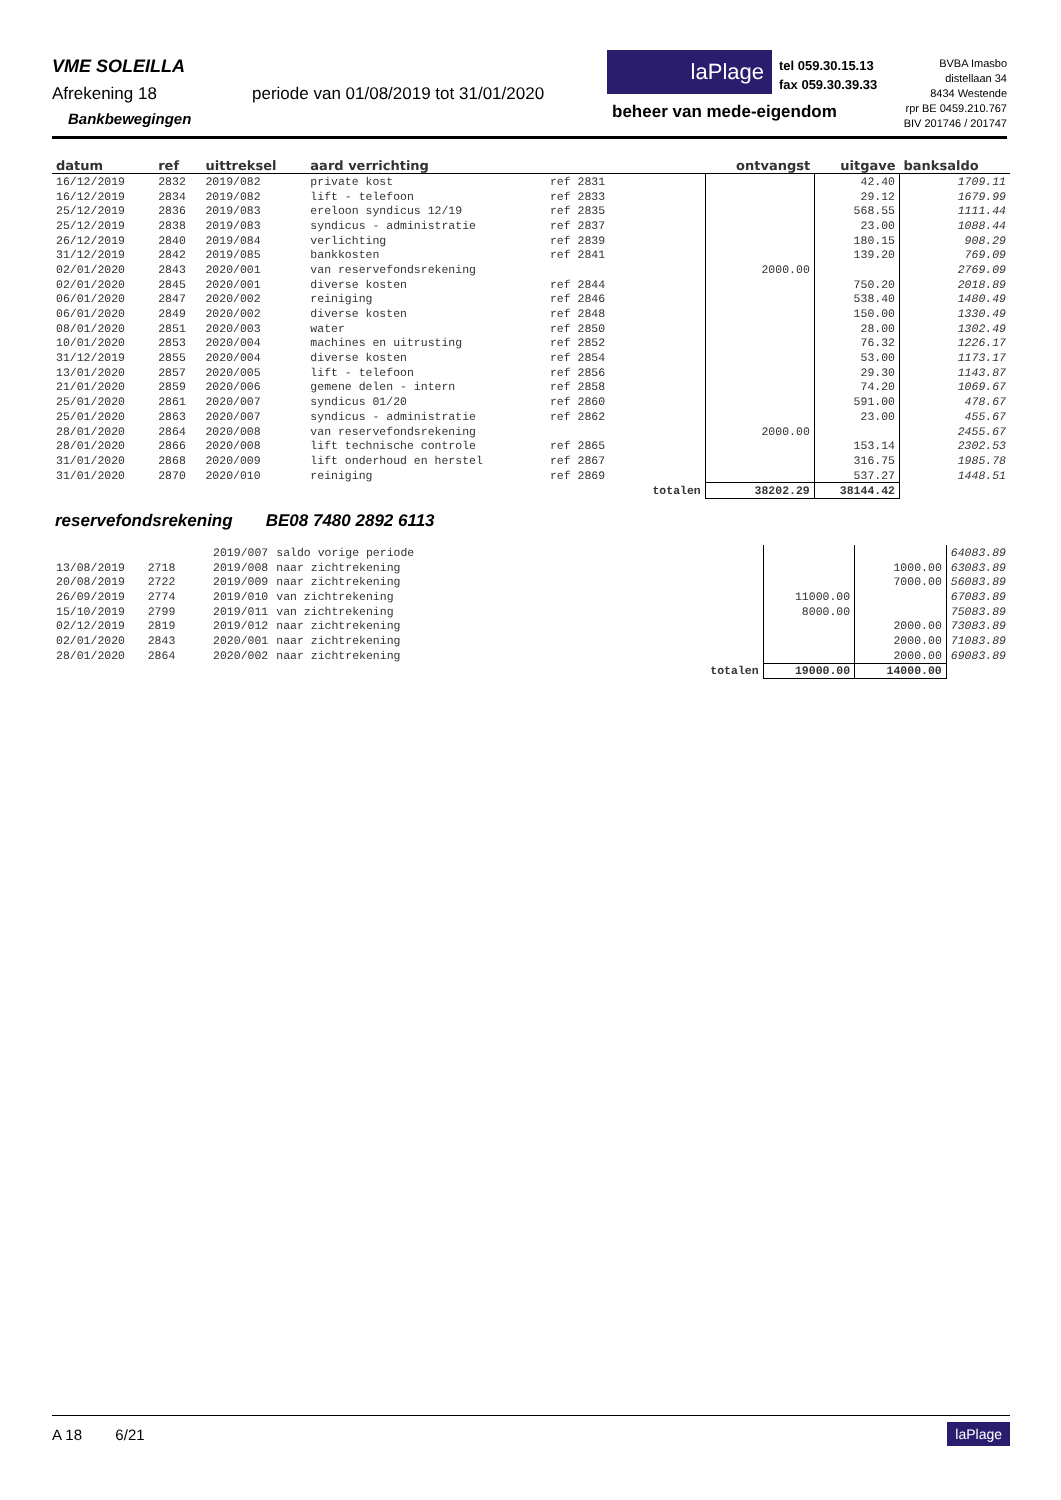VME SOLEILLA
Afrekening 18
periode van 01/08/2019 tot 31/01/2020
Bankbewegingen
laPlage
tel 059.30.15.13
fax 059.30.39.33
beheer van mede-eigendom
BVBA Imasbo
distellaan 34
8434 Westende
rpr BE 0459.210.767
BIV 201746 / 201747
| datum | ref | uittreksel | aard verrichting | | | ontvangst | uitgave | banksaldo |
| --- | --- | --- | --- | --- | --- | --- | --- | --- |
| 16/12/2019 | 2832 | 2019/082 | private kost | ref 2831 | | | 42.40 | 1709.11 |
| 16/12/2019 | 2834 | 2019/082 | lift - telefoon | ref 2833 | | | 29.12 | 1679.99 |
| 25/12/2019 | 2836 | 2019/083 | ereloon syndicus 12/19 | ref 2835 | | | 568.55 | 1111.44 |
| 25/12/2019 | 2838 | 2019/083 | syndicus - administratie | ref 2837 | | | 23.00 | 1088.44 |
| 26/12/2019 | 2840 | 2019/084 | verlichting | ref 2839 | | | 180.15 | 908.29 |
| 31/12/2019 | 2842 | 2019/085 | bankkosten | ref 2841 | | | 139.20 | 769.09 |
| 02/01/2020 | 2843 | 2020/001 | van reservefondsrekening | | | 2000.00 | | 2769.09 |
| 02/01/2020 | 2845 | 2020/001 | diverse kosten | ref 2844 | | | 750.20 | 2018.89 |
| 06/01/2020 | 2847 | 2020/002 | reiniging | ref 2846 | | | 538.40 | 1480.49 |
| 06/01/2020 | 2849 | 2020/002 | diverse kosten | ref 2848 | | | 150.00 | 1330.49 |
| 08/01/2020 | 2851 | 2020/003 | water | ref 2850 | | | 28.00 | 1302.49 |
| 10/01/2020 | 2853 | 2020/004 | machines en uitrusting | ref 2852 | | | 76.32 | 1226.17 |
| 31/12/2019 | 2855 | 2020/004 | diverse kosten | ref 2854 | | | 53.00 | 1173.17 |
| 13/01/2020 | 2857 | 2020/005 | lift - telefoon | ref 2856 | | | 29.30 | 1143.87 |
| 21/01/2020 | 2859 | 2020/006 | gemene delen - intern | ref 2858 | | | 74.20 | 1069.67 |
| 25/01/2020 | 2861 | 2020/007 | syndicus 01/20 | ref 2860 | | | 591.00 | 478.67 |
| 25/01/2020 | 2863 | 2020/007 | syndicus - administratie | ref 2862 | | | 23.00 | 455.67 |
| 28/01/2020 | 2864 | 2020/008 | van reservefondsrekening | | | 2000.00 | | 2455.67 |
| 28/01/2020 | 2866 | 2020/008 | lift technische controle | ref 2865 | | | 153.14 | 2302.53 |
| 31/01/2020 | 2868 | 2020/009 | lift onderhoud en herstel | ref 2867 | | | 316.75 | 1985.78 |
| 31/01/2020 | 2870 | 2020/010 | reiniging | ref 2869 | | | 537.27 | 1448.51 |
| | | | | | totalen | 38202.29 | 38144.42 | |
reservefondsrekening BE08 7480 2892 6113
| | | 2019/007 | saldo vorige periode | | | | 64083.89 |
| 13/08/2019 | 2718 | 2019/008 | naar zichtrekening | | | 1000.00 | 63083.89 |
| 20/08/2019 | 2722 | 2019/009 | naar zichtrekening | | | 7000.00 | 56083.89 |
| 26/09/2019 | 2774 | 2019/010 | van zichtrekening | | 11000.00 | | 67083.89 |
| 15/10/2019 | 2799 | 2019/011 | van zichtrekening | | 8000.00 | | 75083.89 |
| 02/12/2019 | 2819 | 2019/012 | naar zichtrekening | | | 2000.00 | 73083.89 |
| 02/01/2020 | 2843 | 2020/001 | naar zichtrekening | | | 2000.00 | 71083.89 |
| 28/01/2020 | 2864 | 2020/002 | naar zichtrekening | | | 2000.00 | 69083.89 |
| | | | | totalen | 19000.00 | 14000.00 | |
A 18 6/21
laPlage